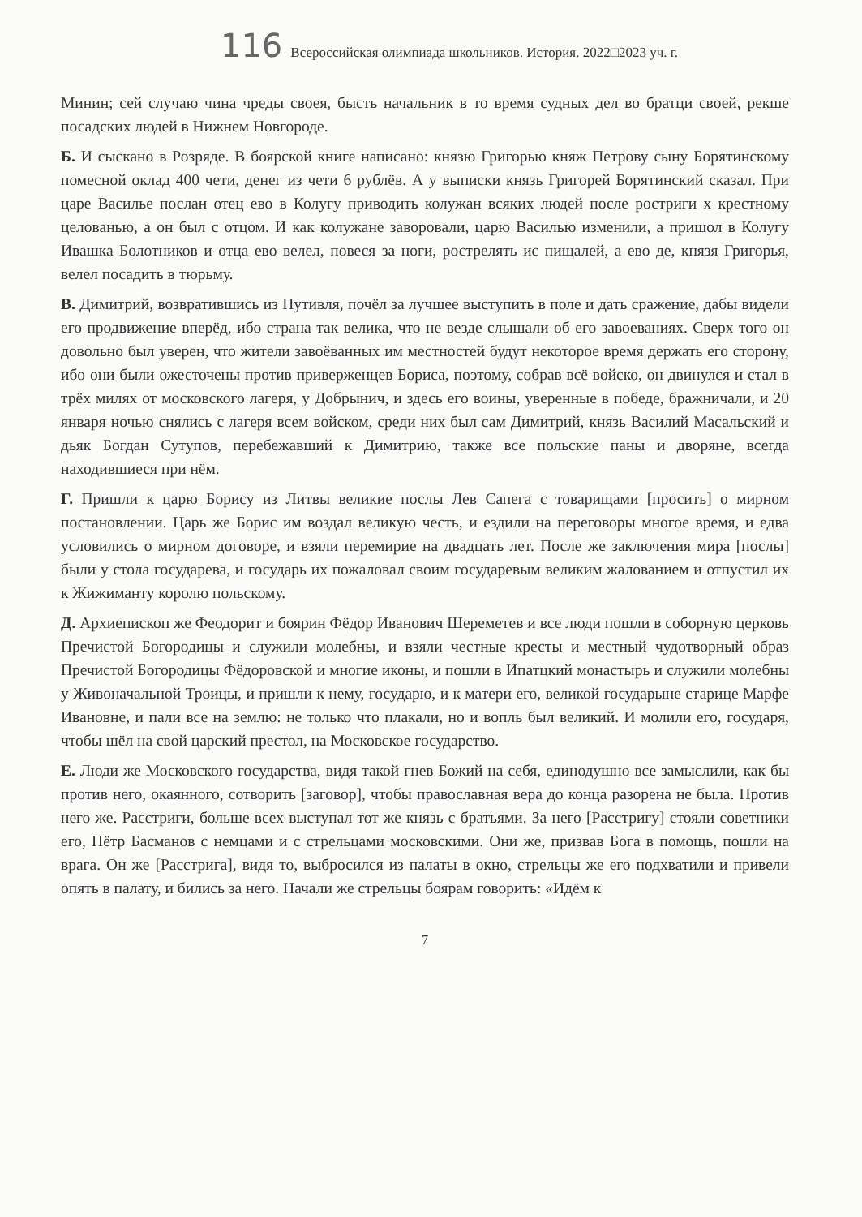116 Всероссийская олимпиада школьников. История. 2022□2023 уч. г.
Минин; сей случаю чина чреды своея, бысть начальник в то время судных дел во братци своей, рекше посадских людей в Нижнем Новгороде.
Б. И сыскано в Розряде. В боярской книге написано: князю Григорью княж Петрову сыну Борятинскому помесной оклад 400 чети, денег из чети 6 рублёв. А у выписки князь Григорей Борятинский сказал. При царе Василье послан отец ево в Колугу приводить колужан всяких людей после ростриги х крестному целованью, а он был с отцом. И как колужане заворовали, царю Василью изменили, а пришол в Колугу Ивашка Болотников и отца ево велел, повеся за ноги, рострелять ис пищалей, а ево де, князя Григорья, велел посадить в тюрьму.
В. Димитрий, возвратившись из Путивля, почёл за лучшее выступить в поле и дать сражение, дабы видели его продвижение вперёд, ибо страна так велика, что не везде слышали об его завоеваниях. Сверх того он довольно был уверен, что жители завоёванных им местностей будут некоторое время держать его сторону, ибо они были ожесточены против приверженцев Бориса, поэтому, собрав всё войско, он двинулся и стал в трёх милях от московского лагеря, у Добрынич, и здесь его воины, уверенные в победе, бражничали, и 20 января ночью снялись с лагеря всем войском, среди них был сам Димитрий, князь Василий Масальский и дьяк Богдан Сутупов, перебежавший к Димитрию, также все польские паны и дворяне, всегда находившиеся при нём.
Г. Пришли к царю Борису из Литвы великие послы Лев Сапега с товарищами [просить] о мирном постановлении. Царь же Борис им воздал великую честь, и ездили на переговоры многое время, и едва условились о мирном договоре, и взяли перемирие на двадцать лет. После же заключения мира [послы] были у стола государева, и государь их пожаловал своим государевым великим жалованием и отпустил их к Жижиманту королю польскому.
Д. Архиепископ же Феодорит и боярин Фёдор Иванович Шереметев и все люди пошли в соборную церковь Пречистой Богородицы и служили молебны, и взяли честные кресты и местный чудотворный образ Пречистой Богородицы Фёдоровской и многие иконы, и пошли в Ипатцкий монастырь и служили молебны у Живоначальной Троицы, и пришли к нему, государю, и к матери его, великой государыне старице Марфе Ивановне, и пали все на землю: не только что плакали, но и вопль был великий. И молили его, государя, чтобы шёл на свой царский престол, на Московское государство.
Е. Люди же Московского государства, видя такой гнев Божий на себя, единодушно все замыслили, как бы против него, окаянного, сотворить [заговор], чтобы православная вера до конца разорена не была. Против него же. Расстриги, больше всех выступал тот же князь с братьями. За него [Расстригу] стояли советники его, Пётр Басманов с немцами и с стрельцами московскими. Они же, призвав Бога в помощь, пошли на врага. Он же [Расстрига], видя то, выбросился из палаты в окно, стрельцы же его подхватили и привели опять в палату, и бились за него. Начали же стрельцы боярам говорить: «Идём к
7